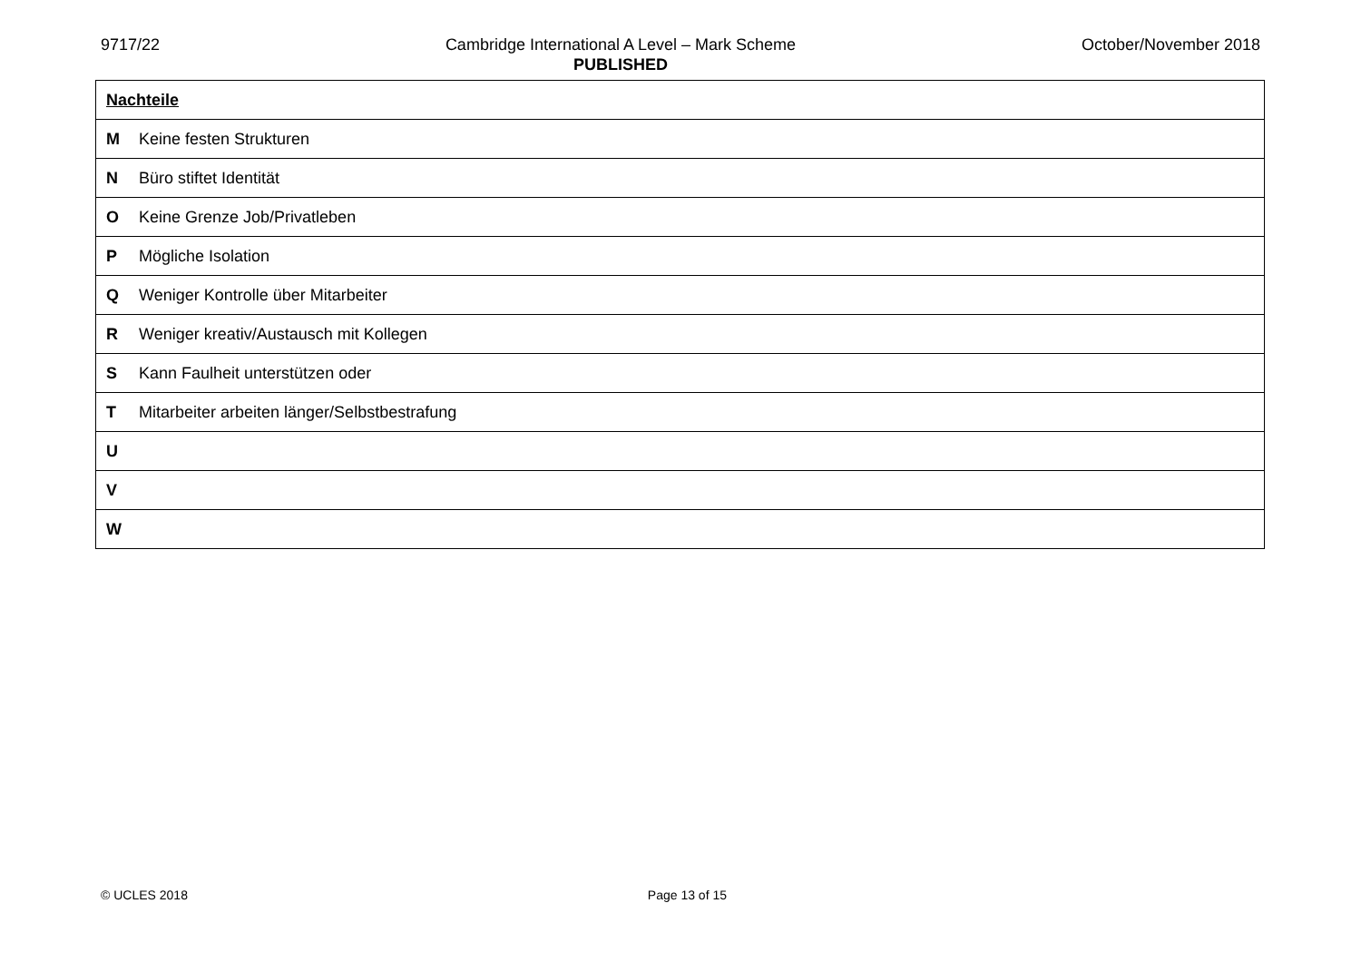9717/22 Cambridge International A Level – Mark Scheme
PUBLISHED
October/November 2018
| Nachteile | |
| M | Keine festen Strukturen |
| N | Büro stiftet Identität |
| O | Keine Grenze Job/Privatleben |
| P | Mögliche Isolation |
| Q | Weniger Kontrolle über Mitarbeiter |
| R | Weniger kreativ/Austausch mit Kollegen |
| S | Kann Faulheit unterstützen oder |
| T | Mitarbeiter arbeiten länger/Selbstbestrafung |
| U | |
| V | |
| W | |
© UCLES 2018 Page 13 of 15